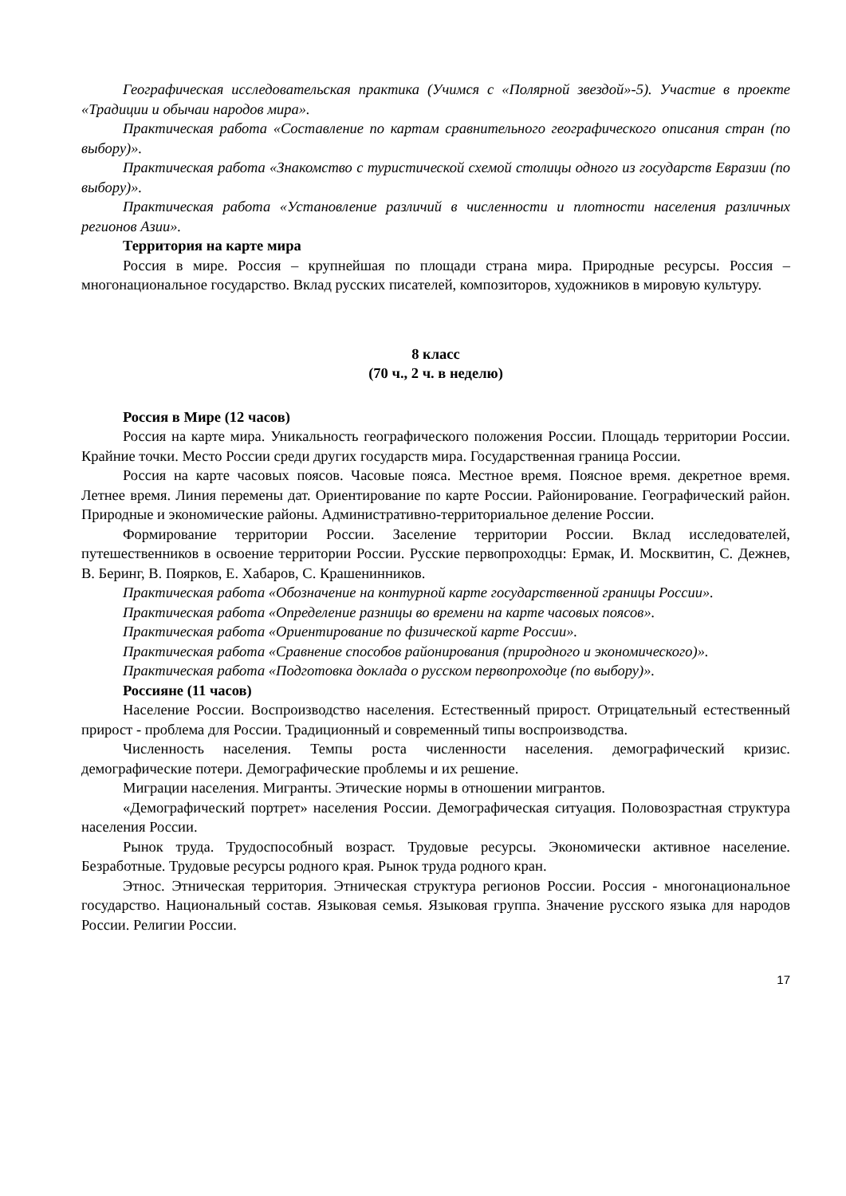Географическая исследовательская практика (Учимся с «Полярной звездой»-5). Участие в проекте «Традиции и обычаи народов мира».
Практическая работа «Составление по картам сравнительного географического описания стран (по выбору)».
Практическая работа «Знакомство с туристической схемой столицы одного из государств Евразии (по выбору)».
Практическая работа «Установление различий в численности и плотности населения различных регионов Азии».
Территория на карте мира
Россия в мире. Россия – крупнейшая по площади страна мира. Природные ресурсы. Россия – многонациональное государство. Вклад русских писателей, композиторов, художников в мировую культуру.
8 класс
(70 ч., 2 ч. в неделю)
Россия в Мире (12 часов)
Россия на карте мира. Уникальность географического положения России. Площадь территории России. Крайние точки. Место России среди других государств мира. Государственная граница России.
Россия на карте часовых поясов. Часовые пояса. Местное время. Поясное время. декретное время. Летнее время. Линия перемены дат. Ориентирование по карте России. Районирование. Географический район. Природные и экономические районы. Административно-территориальное деление России.
Формирование территории России. Заселение территории России. Вклад исследователей, путешественников в освоение территории России. Русские первопроходцы: Ермак, И. Москвитин, С. Дежнев, В. Беринг, В. Поярков, Е. Хабаров, С. Крашенинников.
Практическая работа «Обозначение на контурной карте государственной границы России».
Практическая работа «Определение разницы во времени на карте часовых поясов».
Практическая работа «Ориентирование по физической карте России».
Практическая работа «Сравнение способов районирования (природного и экономического)».
Практическая работа «Подготовка доклада о русском первопроходце (по выбору)».
Россияне (11 часов)
Население России. Воспроизводство населения. Естественный прирост. Отрицательный естественный прирост - проблема для России. Традиционный и современный типы воспроизводства.
Численность населения. Темпы роста численности населения. демографический кризис. демографические потери. Демографические проблемы и их решение.
Миграции населения. Мигранты. Этические нормы в отношении мигрантов.
«Демографический портрет» населения России. Демографическая ситуация. Половозрастная структура населения России.
Рынок труда. Трудоспособный возраст. Трудовые ресурсы. Экономически активное население. Безработные. Трудовые ресурсы родного края. Рынок труда родного кран.
Этнос. Этническая территория. Этническая структура регионов России. Россия - многонациональное государство. Национальный состав. Языковая семья. Языковая группа. Значение русского языка для народов России. Религии России.
17